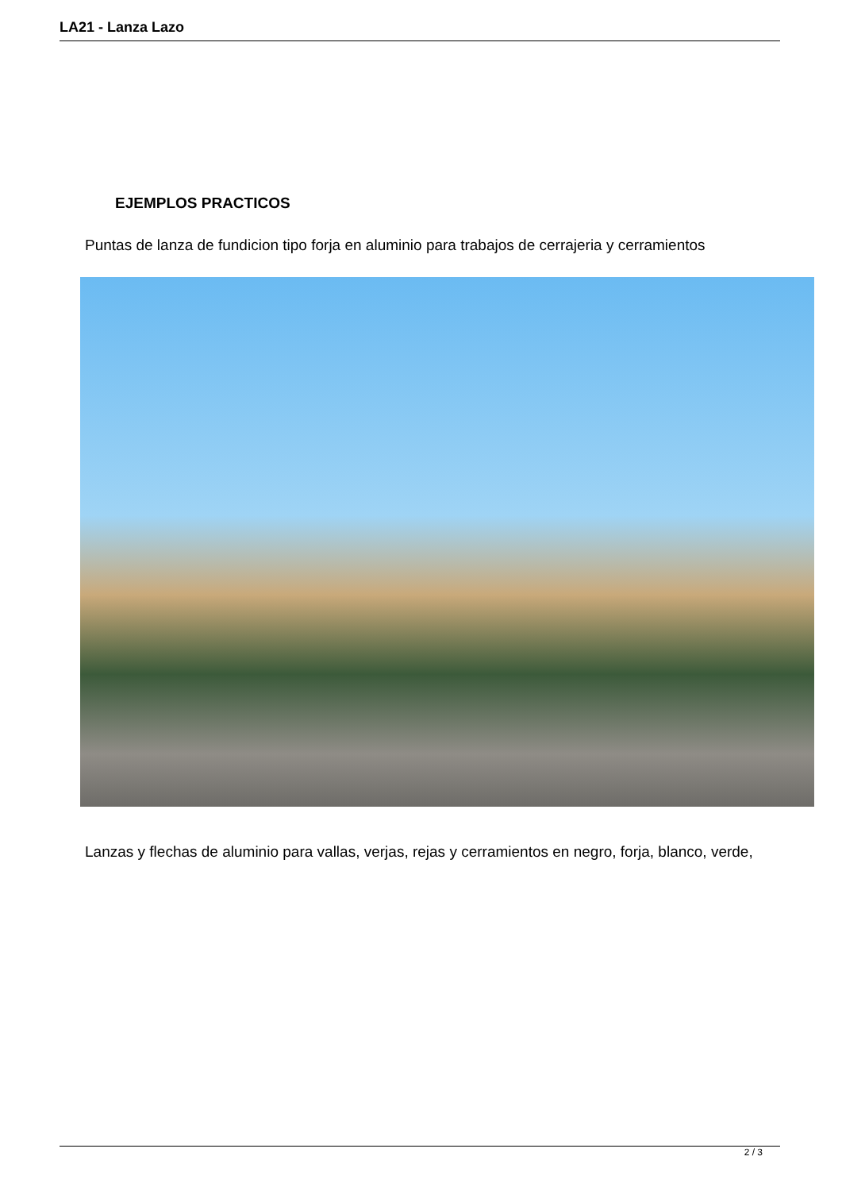LA21 - Lanza Lazo
EJEMPLOS PRACTICOS
Puntas de lanza de fundicion tipo forja en aluminio para trabajos de cerrajeria y cerramientos
Lanzas y flechas de aluminio para vallas, verjas, rejas y cerramientos en negro, forja, blanco, verde,
2 / 3